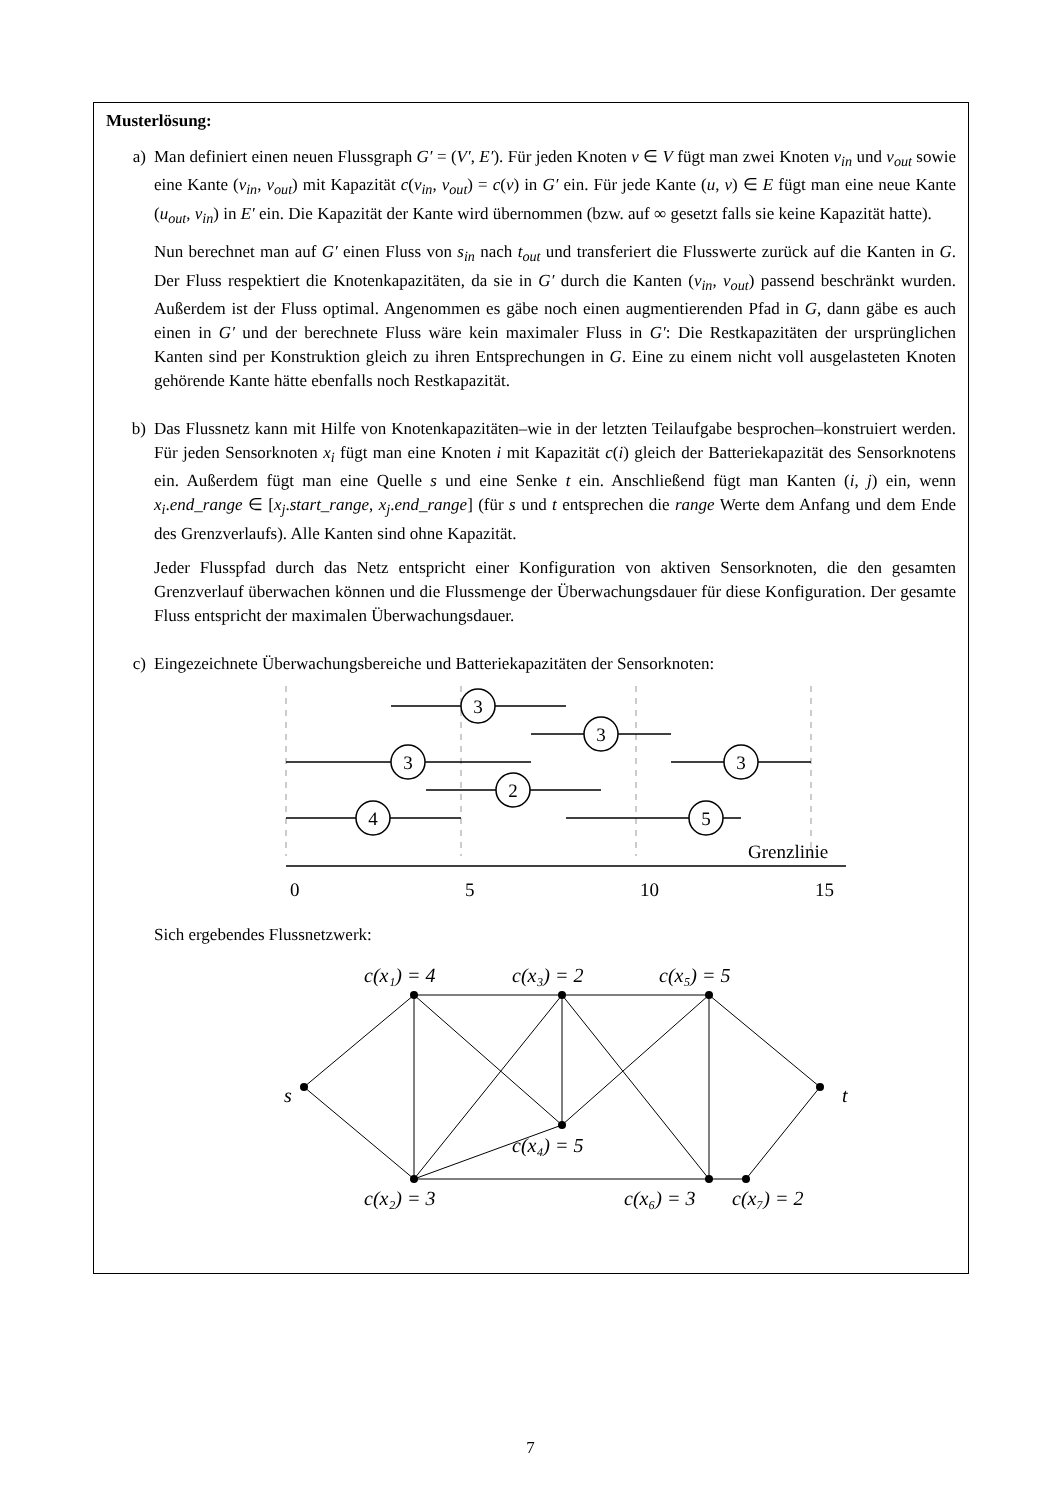Musterlösung:
a) Man definiert einen neuen Flussgraph G′ = (V′, E′). Für jeden Knoten v ∈ V fügt man zwei Knoten v<sub>in</sub> und v<sub>out</sub> sowie eine Kante (v<sub>in</sub>, v<sub>out</sub>) mit Kapazität c(v<sub>in</sub>, v<sub>out</sub>) = c(v) in G′ ein. Für jede Kante (u, v) ∈ E fügt man eine neue Kante (u<sub>out</sub>, v<sub>in</sub>) in E′ ein. Die Kapazität der Kante wird übernommen (bzw. auf ∞ gesetzt falls sie keine Kapazität hatte).
Nun berechnet man auf G′ einen Fluss von s<sub>in</sub> nach t<sub>out</sub> und transferiert die Flusswerte zurück auf die Kanten in G. Der Fluss respektiert die Knotenkapazitäten, da sie in G′ durch die Kanten (v<sub>in</sub>, v<sub>out</sub>) passend beschränkt wurden. Außerdem ist der Fluss optimal. Angenommen es gäbe noch einen augmentierenden Pfad in G, dann gäbe es auch einen in G′ und der berechnete Fluss wäre kein maximaler Fluss in G′: Die Restkapazitäten der ursprünglichen Kanten sind per Konstruktion gleich zu ihren Entsprechungen in G. Eine zu einem nicht voll ausgelasteten Knoten gehörende Kante hätte ebenfalls noch Restkapazität.
b) Das Flussnetz kann mit Hilfe von Knotenkapazitäten–wie in der letzten Teilaufgabe besprochen–konstruiert werden. Für jeden Sensorknoten x<sub>i</sub> fügt man eine Knoten i mit Kapazität c(i) gleich der Batteriekapazität des Sensorknotens ein. Außerdem fügt man eine Quelle s und eine Senke t ein. Anschließend fügt man Kanten (i, j) ein, wenn x<sub>i</sub>.end_range ∈ [x<sub>j</sub>.start_range, x<sub>j</sub>.end_range] (für s und t entsprechen die range Werte dem Anfang und dem Ende des Grenzverlaufs). Alle Kanten sind ohne Kapazität.
Jeder Flusspfad durch das Netz entspricht einer Konfiguration von aktiven Sensorknoten, die den gesamten Grenzverlauf überwachen können und die Flussmenge der Überwachungsdauer für diese Konfiguration. Der gesamte Fluss entspricht der maximalen Überwachungsdauer.
c) Eingezeichnete Überwachungsbereiche und Batteriekapazitäten der Sensorknoten:
3
3
3
3
2
4
5
Grenzlinie
0
5
10
15
Sich ergebendes Flussnetzwerk:
s
t
c(x₁) = 4
c(x₃) = 2
c(x₅) = 5
c(x₄) = 5
c(x₂) = 3
c(x₆) = 3
c(x₇) = 2
7